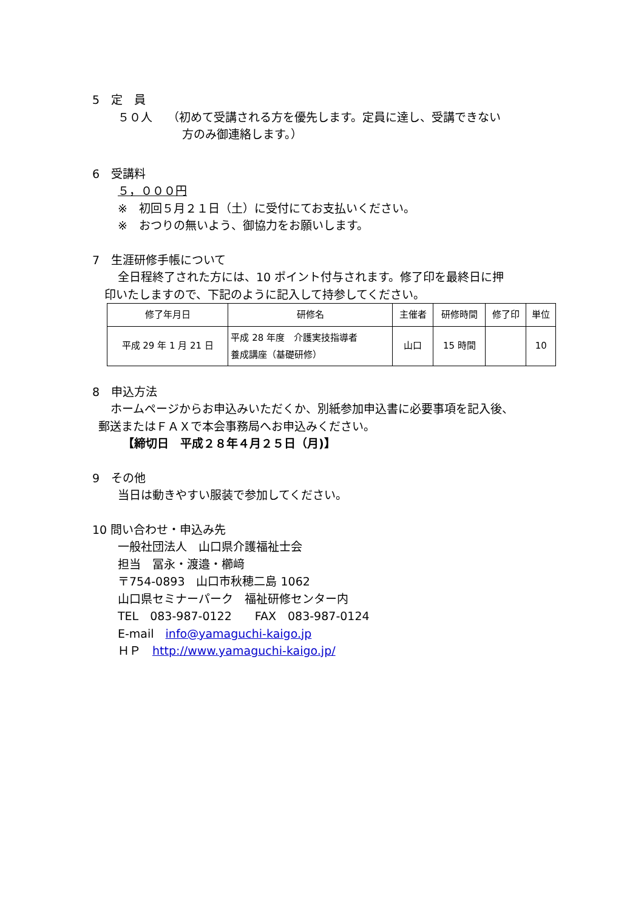5　定　員
５０人　 （初めて受講される方を優先します。定員に達し、受講できない
方のみ御連絡します。）
6　受講料
５，０００円
※　初回５月２１日（土）に受付にてお支払いください。
※　おつりの無いよう、御協力をお願いします。
7　生涯研修手帳について
全日程終了された方には、10 ポイント付与されます。修了印を最終日に押
印いたしますので、下記のように記入して持参してください。
| 修了年月日 | 研修名 | 主催者 | 研修時間 | 修了印 | 単位 |
| --- | --- | --- | --- | --- | --- |
| 平成 29 年 1 月 21 日 | 平成 28 年度 介護実技指導者 養成講座（基礎研修） | 山口 | 15 時間 | | 10 |
8　申込方法
ホームページからお申込みいただくか、別紙参加申込書に必要事項を記入後、
郵送またはＦＡＸで本会事務局へお申込みください。
【締切日　平成２８年４月２５日（月)】
9　その他
当日は動きやすい服装で参加してください。
10 問い合わせ・申込み先
一般社団法人　山口県介護福祉士会
担当　冨永・渡邉・櫛﨑
〒754-0893　山口市秋穂二島 1062
山口県セミナーパーク　福祉研修センター内
TEL　083-987-0122　　FAX　083-987-0124
E-mail　info@yamaguchi-kaigo.jp
ＨＰ　http://www.yamaguchi-kaigo.jp/